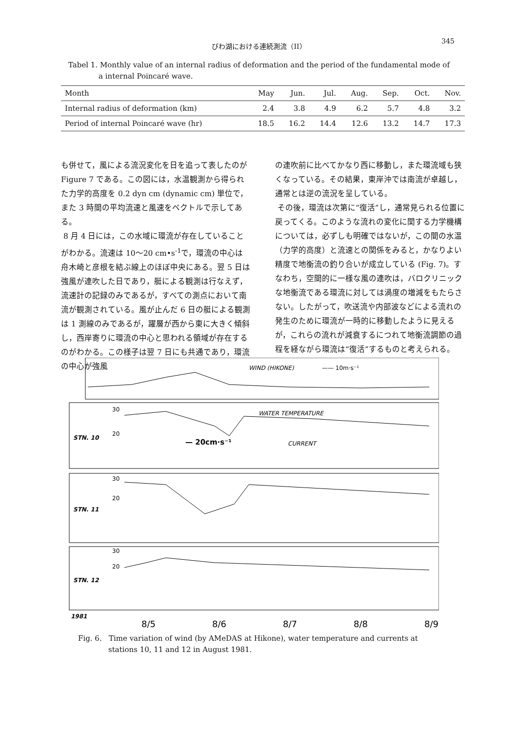びわ湖における連続測流（II） 345
Tabel 1. Monthly value of an internal radius of deformation and the period of the fundamental mode of
a internal Poincaré wave.
| Month | May | Jun. | Jul. | Aug. | Sep. | Oct. | Nov. |
| --- | --- | --- | --- | --- | --- | --- | --- |
| Internal radius of deformation (km) | 2.4 | 3.8 | 4.9 | 6.2 | 5.7 | 4.8 | 3.2 |
| Period of internal Poincaré wave (hr) | 18.5 | 16.2 | 14.4 | 12.6 | 13.2 | 14.7 | 17.3 |
も併せて，風による流況変化を日を追って表したのが Figure 7 である。この図には，水温観測から得られた力学的高度を 0.2 dyn cm (dynamic cm) 単位で，また 3 時間の平均流速と風速をベクトルで示してある。
8 月 4 日には，この水域に環流が存在していることがわかる。流速は 10〜20 cm•s<sup>-1</sup>で，環流の中心は舟木崎と彦根を結ぶ線上のほぼ中央にある。翌 5 日は強風が連吹した日であり，艇による観測は行なえず，流速計の記録のみであるが，すべての測点において南流が観測されている。風が止んだ 6 日の艇による観測は 1 測線のみであるが，躍層が西から東に大きく傾斜し，西岸寄りに環流の中心と思われる領域が存在するのがわかる。この様子は翌 7 日にも共通であり，環流の中心が強風
の連吹前に比べてかなり西に移動し，また環流域も狭くなっている。その結果，東岸沖では南流が卓越し，通常とは逆の流況を呈している。
その後，環流は次第に“復活”し，通常見られる位置に戻ってくる。このような流れの変化に関する力学機構については，必ずしも明確ではないが，この間の水温（力学的高度）と流速との関係をみると，かなりよい精度で地衡流の釣り合いが成立している (Fig. 7)。すなわち，空間的に一様な風の連吹は，バロクリニックな地衡流である環流に対しては渦度の増減をもたらさない。したがって，吹送流や内部波などによる流れの発生のために環流が一時的に移動したように見えるが，これらの流れが減衰するにつれて地衡流調節の過程を経ながら環流は“復活”するものと考えられる。
WIND (HIKONE)
—— 10m·s⁻¹
STN. 10
STN. 11
STN. 12
30
20
WATER TEMPERATURE
— 20cm·s⁻¹
CURRENT
30
20
30
20
1981
8/5
8/6
8/7
8/8
8/9
Fig. 6. Time variation of wind (by AMeDAS at Hikone), water temperature and currents at
stations 10, 11 and 12 in August 1981.